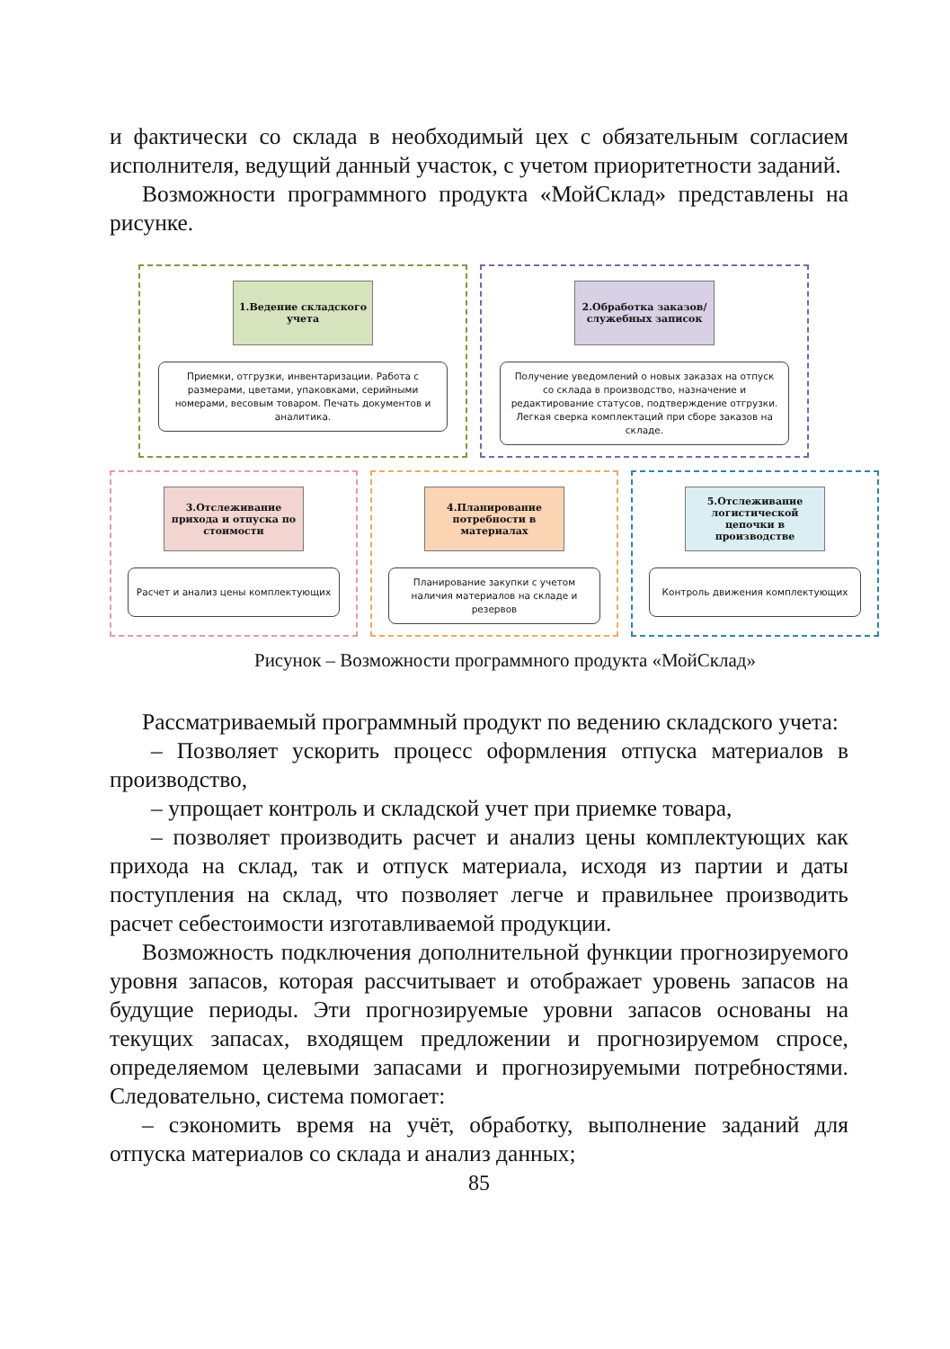и фактически со склада в необходимый цех с обязательным согласием исполнителя, ведущий данный участок, с учетом приоритетности заданий.
Возможности программного продукта «МойСклад» представлены на рисунке.
1.Ведение складского учета
Приемки, отгрузки, инвентаризации. Работа с размерами, цветами, упаковками, серийными номерами, весовым товаром. Печать документов и аналитика.
2.Обработка заказов/ служебных записок
Получение уведомлений о новых заказах на отпуск со склада в производство, назначение и редактирование статусов, подтверждение отгрузки. Легкая сверка комплектаций при сборе заказов на складе.
3.Отслеживание прихода и отпуска по стоимости
Расчет и анализ цены комплектующих
4.Планирование потребности в материалах
Планирование закупки с учетом наличия материалов на складе и резервов
5.Отслеживание логистической цепочки в производстве
Контроль движения комплектующих
Рисунок – Возможности программного продукта «МойСклад»
Рассматриваемый программный продукт по ведению складского учета:
– Позволяет ускорить процесс оформления отпуска материалов в производство,
– упрощает контроль и складской учет при приемке товара,
– позволяет производить расчет и анализ цены комплектующих как прихода на склад, так и отпуск материала, исходя из партии и даты поступления на склад, что позволяет легче и правильнее производить расчет себестоимости изготавливаемой продукции.
Возможность подключения дополнительной функции прогнозируемого уровня запасов, которая рассчитывает и отображает уровень запасов на будущие периоды. Эти прогнозируемые уровни запасов основаны на текущих запасах, входящем предложении и прогнозируемом спросе, определяемом целевыми запасами и прогнозируемыми потребностями. Следовательно, система помогает:
– сэкономить время на учёт, обработку, выполнение заданий для отпуска материалов со склада и анализ данных;
85